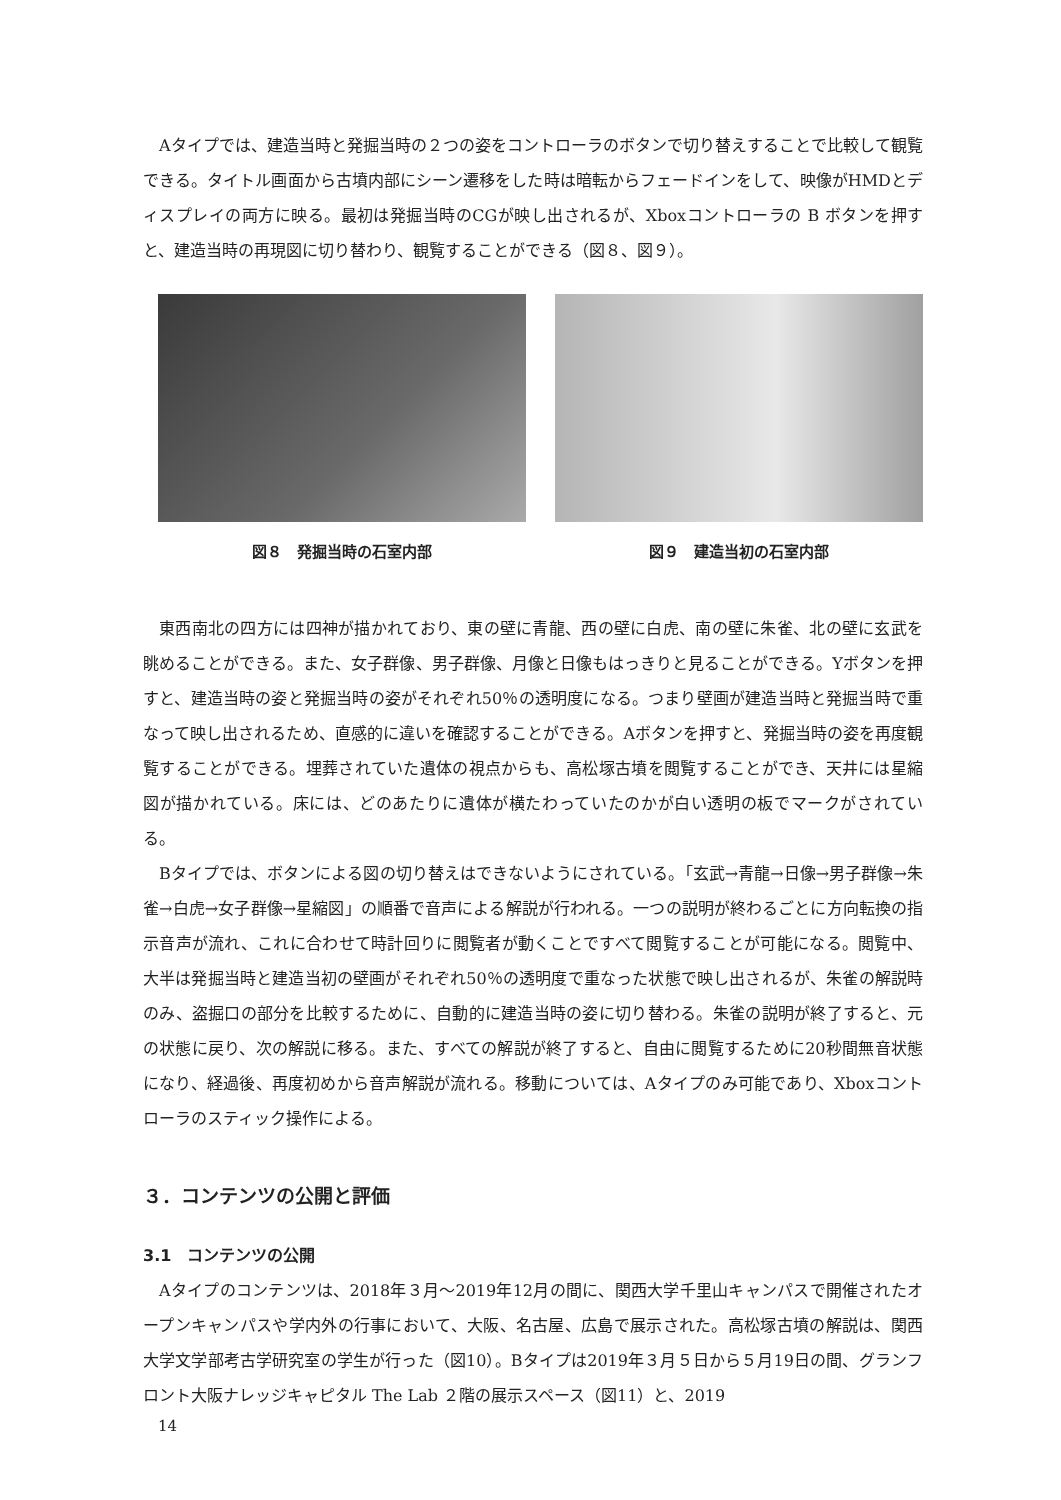Aタイプでは、建造当時と発掘当時の２つの姿をコントローラのボタンで切り替えすることで比較して観覧できる。タイトル画面から古墳内部にシーン遷移をした時は暗転からフェードインをして、映像がHMDとディスプレイの両方に映る。最初は発掘当時のCGが映し出されるが、Xboxコントローラの B ボタンを押すと、建造当時の再現図に切り替わり、観覧することができる（図８、図９）。
図８　発掘当時の石室内部 図９　建造当初の石室内部
東西南北の四方には四神が描かれており、東の壁に青龍、西の壁に白虎、南の壁に朱雀、北の壁に玄武を眺めることができる。また、女子群像、男子群像、月像と日像もはっきりと見ることができる。Yボタンを押すと、建造当時の姿と発掘当時の姿がそれぞれ50％の透明度になる。つまり壁画が建造当時と発掘当時で重なって映し出されるため、直感的に違いを確認することができる。Aボタンを押すと、発掘当時の姿を再度観覧することができる。埋葬されていた遺体の視点からも、高松塚古墳を閲覧することができ、天井には星縮図が描かれている。床には、どのあたりに遺体が横たわっていたのかが白い透明の板でマークがされている。
Bタイプでは、ボタンによる図の切り替えはできないようにされている。「玄武→青龍→日像→男子群像→朱雀→白虎→女子群像→星縮図」の順番で音声による解説が行われる。一つの説明が終わるごとに方向転換の指示音声が流れ、これに合わせて時計回りに閲覧者が動くことですべて閲覧することが可能になる。閲覧中、大半は発掘当時と建造当初の壁画がそれぞれ50％の透明度で重なった状態で映し出されるが、朱雀の解説時のみ、盗掘口の部分を比較するために、自動的に建造当時の姿に切り替わる。朱雀の説明が終了すると、元の状態に戻り、次の解説に移る。また、すべての解説が終了すると、自由に閲覧するために20秒間無音状態になり、経過後、再度初めから音声解説が流れる。移動については、Aタイプのみ可能であり、Xboxコントローラのスティック操作による。
３．コンテンツの公開と評価
3.1　コンテンツの公開
Aタイプのコンテンツは、2018年３月〜2019年12月の間に、関西大学千里山キャンパスで開催されたオープンキャンパスや学内外の行事において、大阪、名古屋、広島で展示された。高松塚古墳の解説は、関西大学文学部考古学研究室の学生が行った（図10）。Bタイプは2019年３月５日から５月19日の間、グランフロント大阪ナレッジキャピタル The Lab ２階の展示スペース（図11）と、2019
14